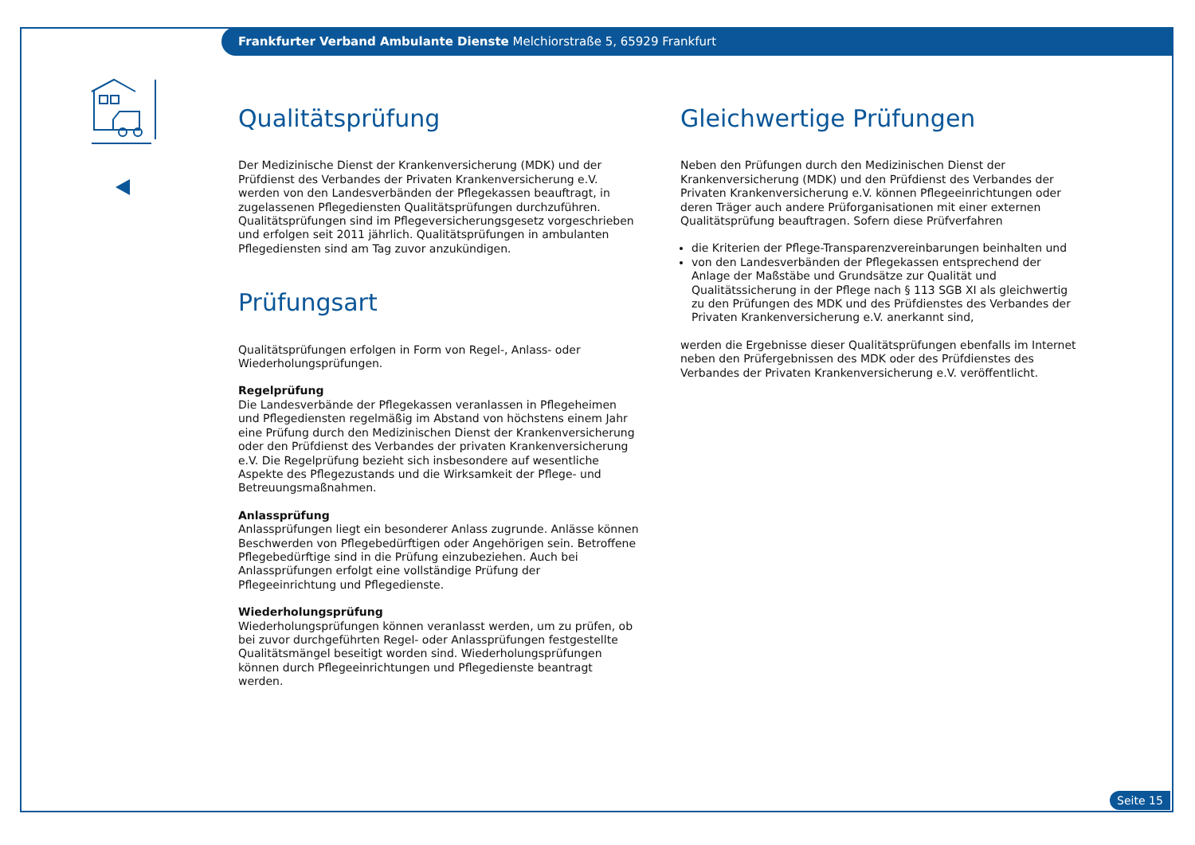Frankfurter Verband Ambulante Dienste Melchiorstraße 5, 65929 Frankfurt
Qualitätsprüfung
Der Medizinische Dienst der Krankenversicherung (MDK) und der Prüfdienst des Verbandes der Privaten Krankenversicherung e.V. werden von den Landesverbänden der Pflegekassen beauftragt, in zugelassenen Pflegediensten Qualitätsprüfungen durchzuführen. Qualitätsprüfungen sind im Pflegeversicherungsgesetz vorgeschrieben und erfolgen seit 2011 jährlich. Qualitätsprüfungen in ambulanten Pflegediensten sind am Tag zuvor anzukündigen.
Prüfungsart
Qualitätsprüfungen erfolgen in Form von Regel-, Anlass- oder Wiederholungsprüfungen.
Regelprüfung
Die Landesverbände der Pflegekassen veranlassen in Pflegeheimen und Pflegediensten regelmäßig im Abstand von höchstens einem Jahr eine Prüfung durch den Medizinischen Dienst der Krankenversicherung oder den Prüfdienst des Verbandes der privaten Krankenversicherung e.V. Die Regelprüfung bezieht sich insbesondere auf wesentliche Aspekte des Pflegezustands und die Wirksamkeit der Pflege- und Betreuungsmaßnahmen.
Anlassprüfung
Anlassprüfungen liegt ein besonderer Anlass zugrunde. Anlässe können Beschwerden von Pflegebedürftigen oder Angehörigen sein. Betroffene Pflegebedürftige sind in die Prüfung einzubeziehen. Auch bei Anlassprüfungen erfolgt eine vollständige Prüfung der Pflegeeinrichtung und Pflegedienste.
Wiederholungsprüfung
Wiederholungsprüfungen können veranlasst werden, um zu prüfen, ob bei zuvor durchgeführten Regel- oder Anlassprüfungen festgestellte Qualitätsmängel beseitigt worden sind. Wiederholungsprüfungen können durch Pflegeeinrichtungen und Pflegedienste beantragt werden.
Gleichwertige Prüfungen
Neben den Prüfungen durch den Medizinischen Dienst der Krankenversicherung (MDK) und den Prüfdienst des Verbandes der Privaten Krankenversicherung e.V. können Pflegeeinrichtungen oder deren Träger auch andere Prüforganisationen mit einer externen Qualitätsprüfung beauftragen. Sofern diese Prüfverfahren
die Kriterien der Pflege-Transparenzvereinbarungen beinhalten und
von den Landesverbänden der Pflegekassen entsprechend der Anlage der Maßstäbe und Grundsätze zur Qualität und Qualitätssicherung in der Pflege nach § 113 SGB XI als gleichwertig zu den Prüfungen des MDK und des Prüfdienstes des Verbandes der Privaten Krankenversicherung e.V. anerkannt sind,
werden die Ergebnisse dieser Qualitätsprüfungen ebenfalls im Internet neben den Prüfergebnissen des MDK oder des Prüfdienstes des Verbandes der Privaten Krankenversicherung e.V. veröffentlicht.
Seite 15